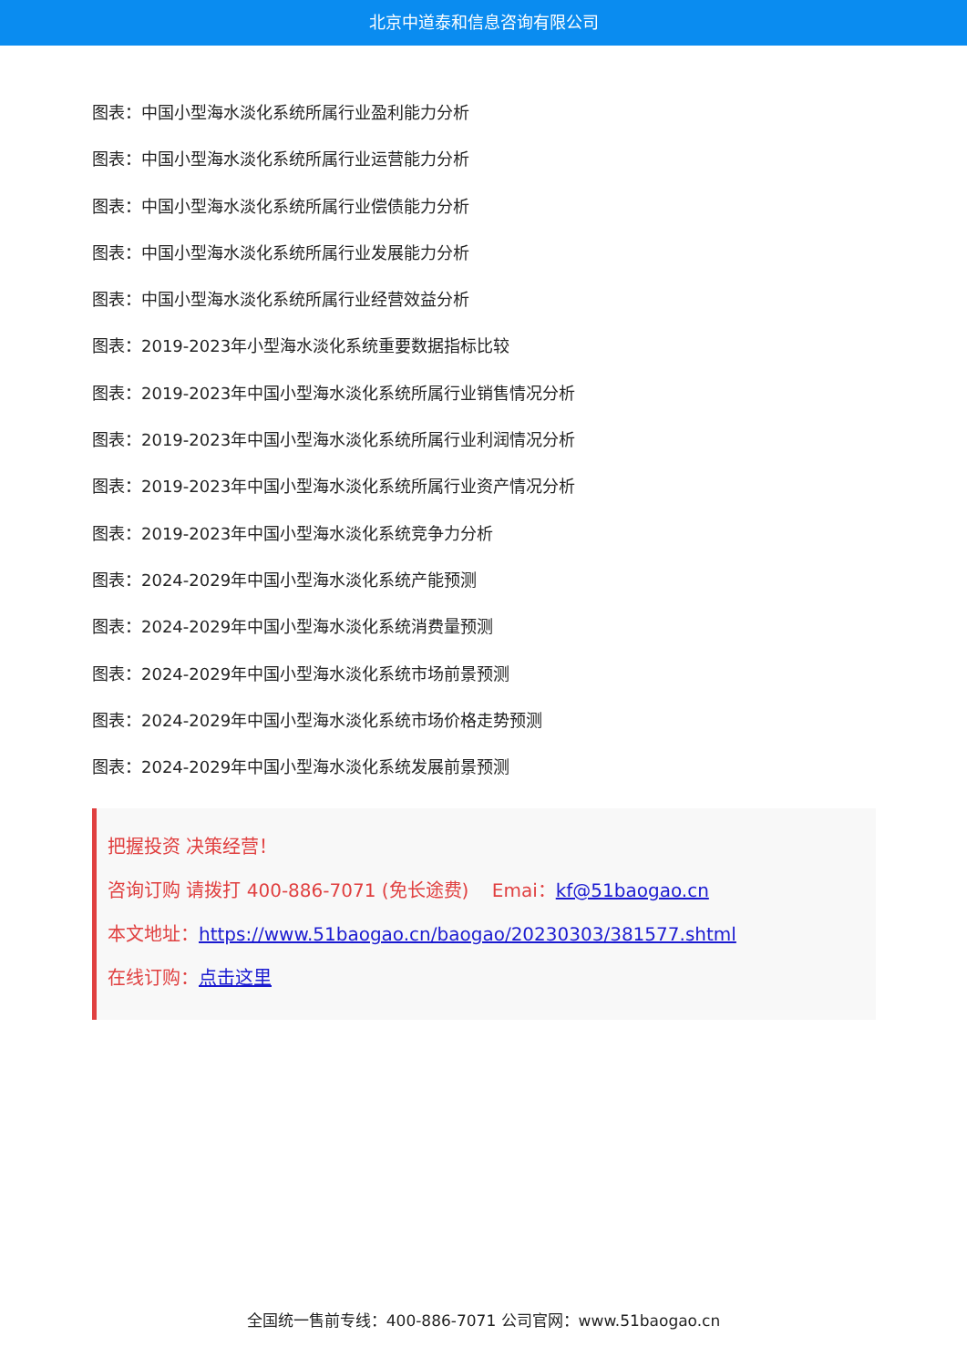北京中道泰和信息咨询有限公司
图表：中国小型海水淡化系统所属行业盈利能力分析
图表：中国小型海水淡化系统所属行业运营能力分析
图表：中国小型海水淡化系统所属行业偿债能力分析
图表：中国小型海水淡化系统所属行业发展能力分析
图表：中国小型海水淡化系统所属行业经营效益分析
图表：2019-2023年小型海水淡化系统重要数据指标比较
图表：2019-2023年中国小型海水淡化系统所属行业销售情况分析
图表：2019-2023年中国小型海水淡化系统所属行业利润情况分析
图表：2019-2023年中国小型海水淡化系统所属行业资产情况分析
图表：2019-2023年中国小型海水淡化系统竞争力分析
图表：2024-2029年中国小型海水淡化系统产能预测
图表：2024-2029年中国小型海水淡化系统消费量预测
图表：2024-2029年中国小型海水淡化系统市场前景预测
图表：2024-2029年中国小型海水淡化系统市场价格走势预测
图表：2024-2029年中国小型海水淡化系统发展前景预测
把握投资 决策经营！
咨询订购 请拨打 400-886-7071 (免长途费) Emai：kf@51baogao.cn
本文地址：https://www.51baogao.cn/baogao/20230303/381577.shtml
在线订购：点击这里
全国统一售前专线：400-886-7071 公司官网：www.51baogao.cn